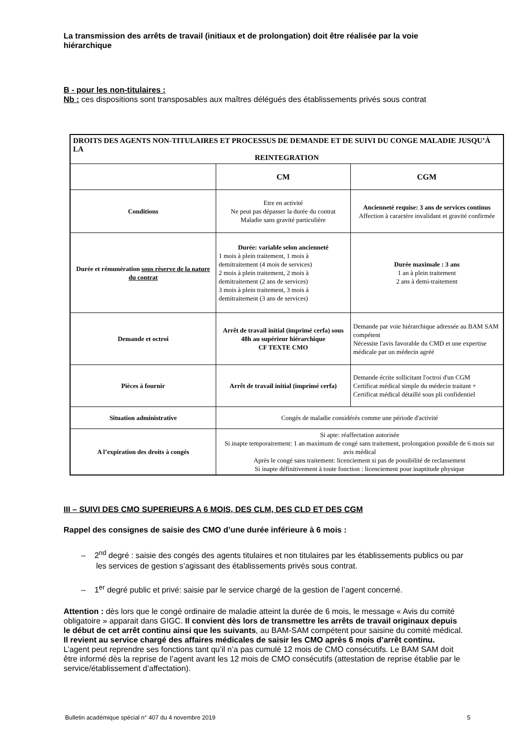La transmission des arrêts de travail (initiaux et de prolongation) doit être réalisée par la voie hiérarchique
B - pour les non-titulaires :
Nb : ces dispositions sont transposables aux maîtres délégués des établissements privés sous contrat
| DROITS DES AGENTS NON-TITULAIRES ET PROCESSUS DE DEMANDE ET DE SUIVI DU CONGE MALADIE JUSQU’À LA REINTEGRATION | | |
| | CM | CGM |
| Conditions | Etre en activité Ne peut pas dépasser la durée du contrat Maladie sans gravité particulière | Ancienneté requise: 3 ans de services continus Affection à caractère invalidant et gravité confirmée |
| Durée et rémunération sous réserve de la nature du contrat | Durée: variable selon ancienneté 1 mois à plein traitement, 1 mois à demitraitement (4 mois de services) 2 mois à plein traitement, 2 mois à demitraitement (2 ans de services) 3 mois à plein traitement, 3 mois à demitraitement (3 ans de services) | Durée maximale : 3 ans 1 an à plein traitement 2 ans à demi-traitement |
| Demande et octroi | Arrêt de travail initial (imprimé cerfa) sous 48h au supérieur hiérarchique CF TEXTE CMO | Demande par voie hiérarchique adressée au BAM SAM compétent Nécessite l'avis favorable du CMD et une expertise médicale par un médecin agréé |
| Pièces à fournir | Arrêt de travail initial (imprimé cerfa) | Demande écrite sollicitant l'octroi d'un CGM Certificat médical simple du médecin traitant + Certificat médical détaillé sous pli confidentiel |
| Situation administrative | Congés de maladie considérés comme une période d'activité | |
| A l’expiration des droits à congés | Si apte: réaffectation autorisée Si inapte temporairement: 1 an maximum de congé sans traitement, prolongation possible de 6 mois sur avis médical Après le congé sans traitement: licenciement si pas de possibilité de reclassement Si inapte définitivement à toute fonction : licenciement pour inaptitude physique | |
III – SUIVI DES CMO SUPERIEURS A 6 MOIS, DES CLM, DES CLD ET DES CGM
Rappel des consignes de saisie des CMO d’une durée inférieure à 6 mois :
– 2<sup>nd</sup> degré : saisie des congés des agents titulaires et non titulaires par les établissements publics ou par les services de gestion s’agissant des établissements privés sous contrat.
– 1<sup>er</sup> degré public et privé: saisie par le service chargé de la gestion de l’agent concerné.
Attention : dès lors que le congé ordinaire de maladie atteint la durée de 6 mois, le message « Avis du comité obligatoire » apparait dans GIGC. Il convient dès lors de transmettre les arrêts de travail originaux depuis le début de cet arrêt continu ainsi que les suivants, au BAM-SAM compétent pour saisine du comité médical.
Il revient au service chargé des affaires médicales de saisir les CMO après 6 mois d’arrêt continu.
L’agent peut reprendre ses fonctions tant qu’il n’a pas cumulé 12 mois de CMO consécutifs. Le BAM SAM doit être informé dès la reprise de l’agent avant les 12 mois de CMO consécutifs (attestation de reprise établie par le service/établissement d’affectation).
Bulletin académique spécial n° 407 du 4 novembre 2019 5